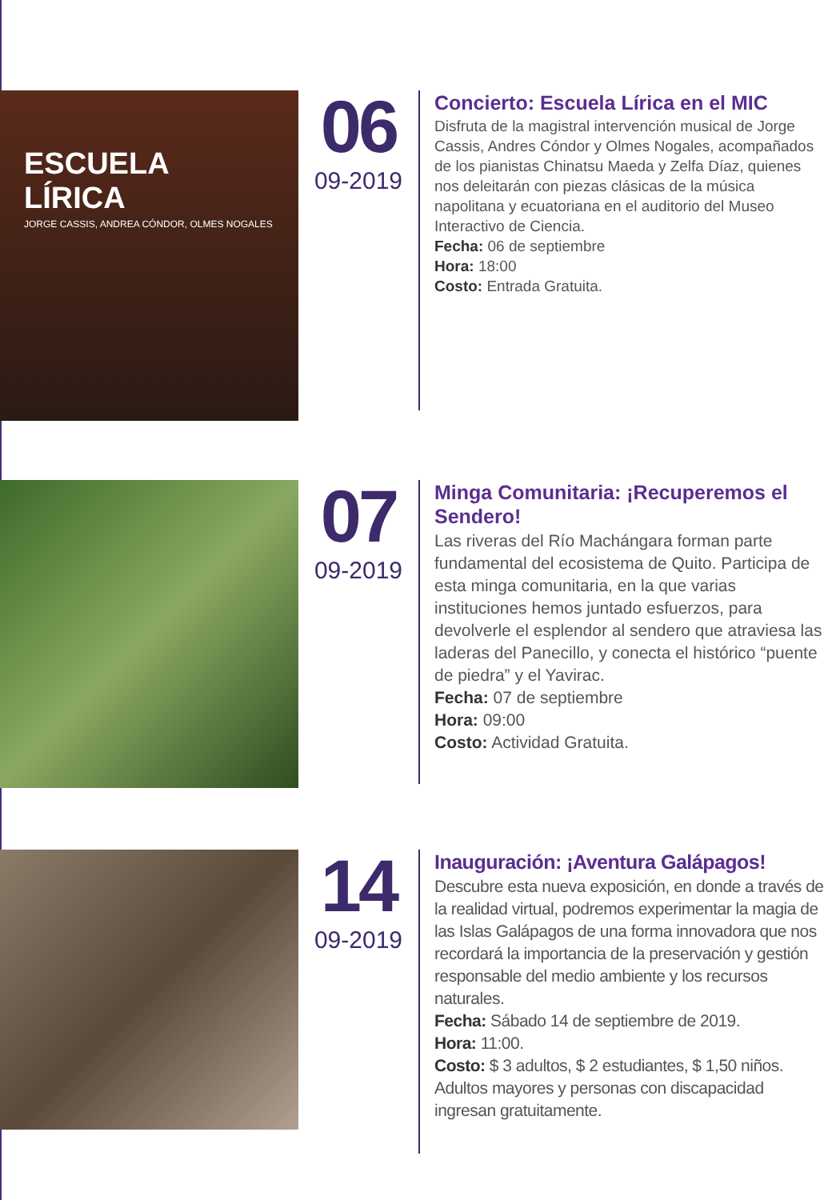ESCUELA LÍRICA
JORGE CASSIS, ANDREA CÓNDOR, OLMES NOGALES
06
09-2019
Concierto: Escuela Lírica en el MIC
Disfruta de la magistral intervención musical de Jorge Cassis, Andres Cóndor y Olmes Nogales, acompañados de los pianistas Chinatsu Maeda y Zelfa Díaz, quienes nos deleitarán con piezas clásicas de la música napolitana y ecuatoriana en el auditorio del Museo Interactivo de Ciencia.
Fecha: 06 de septiembre
Hora: 18:00
Costo: Entrada Gratuita.
07
09-2019
Minga Comunitaria: ¡Recuperemos el Sendero!
Las riveras del Río Machángara forman parte fundamental del ecosistema de Quito. Participa de esta minga comunitaria, en la que varias instituciones hemos juntado esfuerzos, para devolverle el esplendor al sendero que atraviesa las laderas del Panecillo, y conecta el histórico “puente de piedra” y el Yavirac.
Fecha: 07 de septiembre
Hora: 09:00
Costo: Actividad Gratuita.
14
09-2019
Inauguración: ¡Aventura Galápagos!
Descubre esta nueva exposición, en donde a través de la realidad virtual, podremos experimentar la magia de las Islas Galápagos de una forma innovadora que nos recordará la importancia de la preservación y gestión responsable del medio ambiente y los recursos naturales.
Fecha: Sábado 14 de septiembre de 2019.
Hora: 11:00.
Costo: $ 3 adultos, $ 2 estudiantes, $ 1,50 niños. Adultos mayores y personas con discapacidad ingresan gratuitamente.